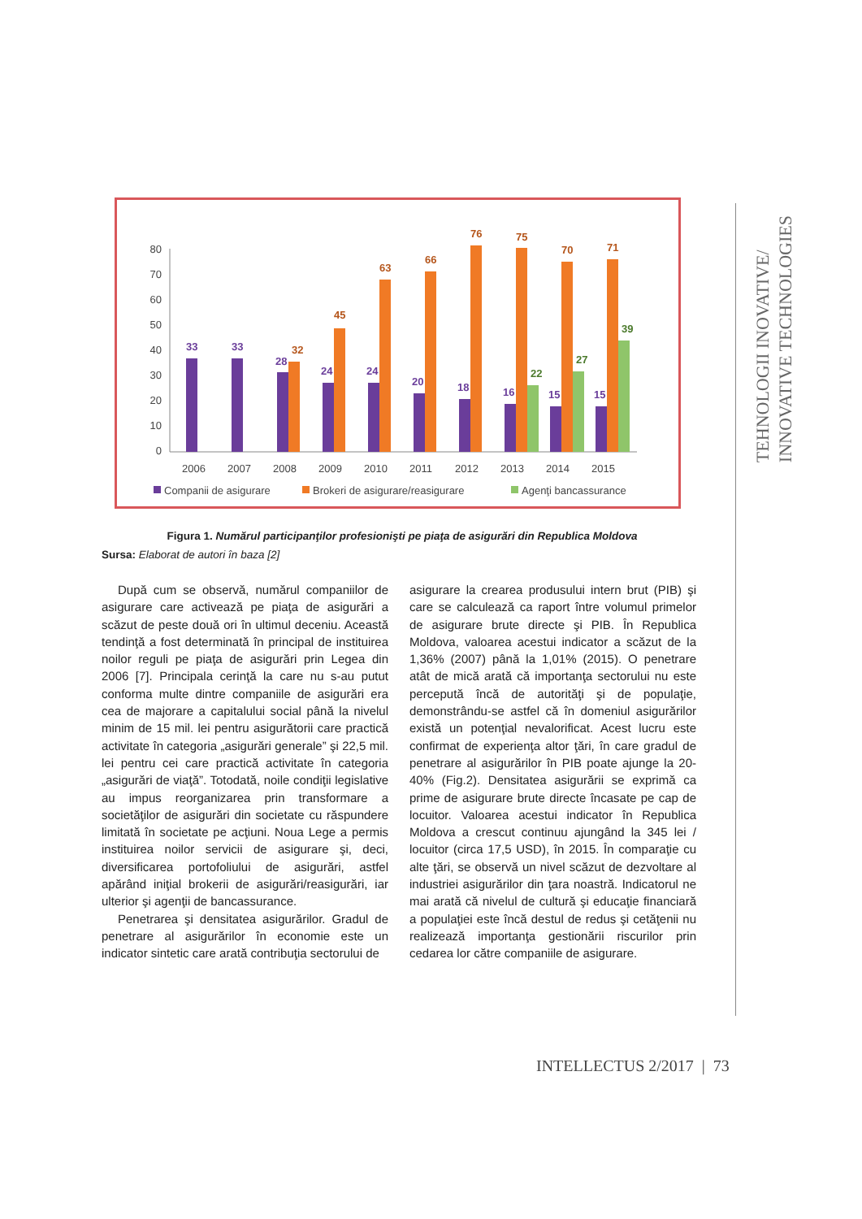80
70
60
50
40
30
20
10
0
33
33
28
24
24
20
18
16
15
15
32
45
63
66
76
75
70
71
22
27
39
2006
2007
2008
2009
2010
2011
2012
2013
2014
2015
Companii de asigurare
Brokeri de asigurare/reasigurare
Agenţi bancassurance
Figura 1. Numărul participanţilor profesionişti pe piaţa de asigurări din Republica Moldova
Sursa: Elaborat de autori în baza [2]
După cum se observă, numărul companiilor de asigurare care activează pe piaţa de asigurări a scăzut de peste două ori în ultimul deceniu. Această tendinţă a fost determinată în principal de instituirea noilor reguli pe piaţa de asigurări prin Legea din 2006 [7]. Principala cerinţă la care nu s-au putut conforma multe dintre companiile de asigurări era cea de majorare a capitalului social până la nivelul minim de 15 mil. lei pentru asigurătorii care practică activitate în categoria „asigurări generale” şi 22,5 mil. lei pentru cei care practică activitate în categoria „asigurări de viaţă”. Totodată, noile condiţii legislative au impus reorganizarea prin transformare a societăţilor de asigurări din societate cu răspundere limitată în societate pe acţiuni. Noua Lege a permis instituirea noilor servicii de asigurare şi, deci, diversificarea portofoliului de asigurări, astfel apărând iniţial brokerii de asigurări/reasigurări, iar ulterior şi agenţii de bancassurance.
Penetrarea şi densitatea asigurărilor. Gradul de penetrare al asigurărilor în economie este un indicator sintetic care arată contribuţia sectorului de
asigurare la crearea produsului intern brut (PIB) şi care se calculează ca raport între volumul primelor de asigurare brute directe şi PIB. În Republica Moldova, valoarea acestui indicator a scăzut de la 1,36% (2007) până la 1,01% (2015). O penetrare atât de mică arată că importanţa sectorului nu este percepută încă de autorităţi şi de populaţie, demonstrându-se astfel că în domeniul asigurărilor există un potenţial nevalorificat. Acest lucru este confirmat de experienţa altor ţări, în care gradul de penetrare al asigurărilor în PIB poate ajunge la 20-40% (Fig.2). Densitatea asigurării se exprimă ca prime de asigurare brute directe încasate pe cap de locuitor. Valoarea acestui indicator în Republica Moldova a crescut continuu ajungând la 345 lei / locuitor (circa 17,5 USD), în 2015. În comparaţie cu alte ţări, se observă un nivel scăzut de dezvoltare al industriei asigurărilor din ţara noastră. Indicatorul ne mai arată că nivelul de cultură şi educaţie financiară a populaţiei este încă destul de redus şi cetăţenii nu realizează importanţa gestionării riscurilor prin cedarea lor către companiile de asigurare.
TEHNOLOGII INOVATIVE/
INNOVATIVE TECHNOLOGIES
INTELLECTUS 2/2017 | 73